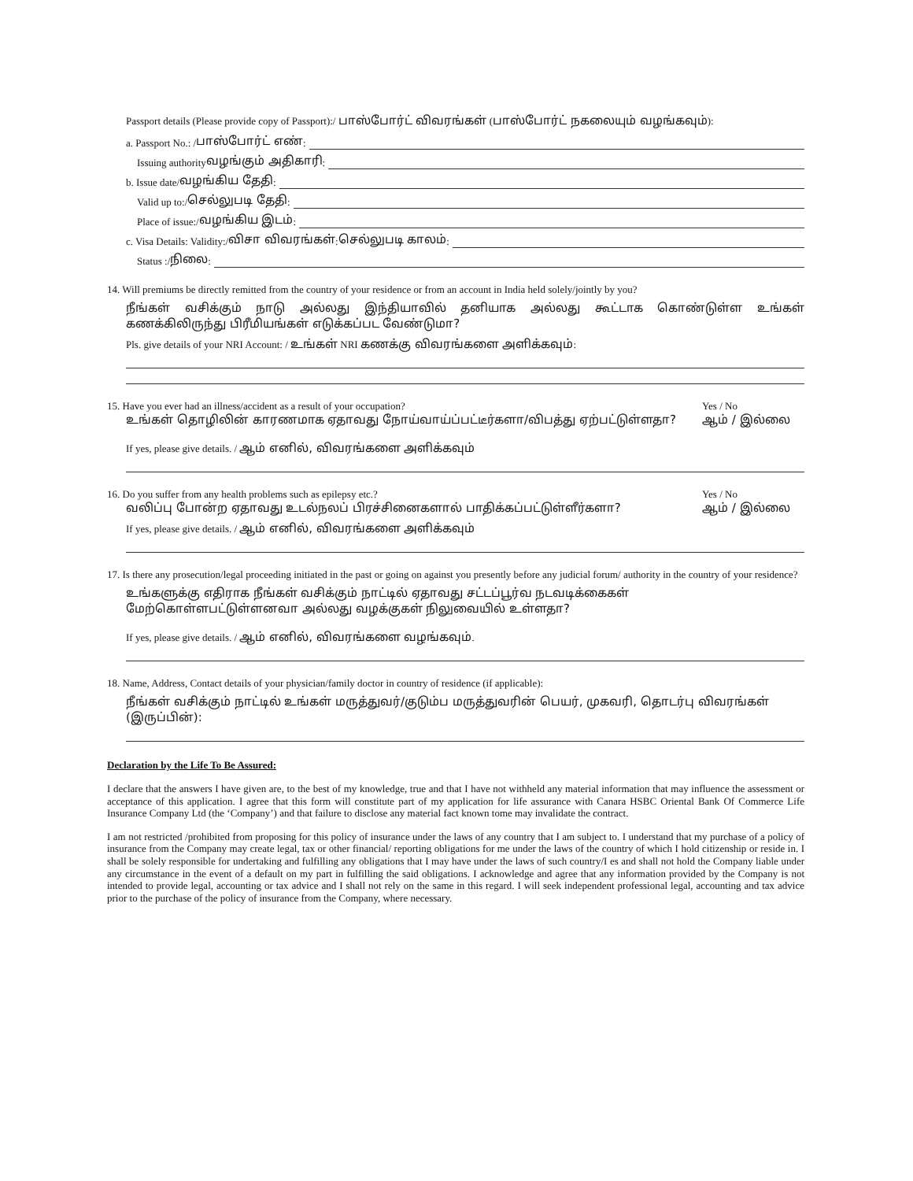Passport details (Please provide copy of Passport):/ பாஸ்போர்ட் விவரங்கள் (பாஸ்போர்ட் நகலையும் வழங்கவும்):
a. Passport No.: / பாஸ்போர்ட் எண்:
Issuing authority வழங்கும் அதிகாரி:
b. Issue date/ வழங்கிய தேதி :
Valid up to:/ செல்லுபடி தேதி:
Place of issue:/ வழங்கிய இடம்:
c. Visa Details: Validity:/ விசா விவரங்கள்: செல்லுபடி காலம்:
Status :/ நிலை:
14. Will premiums be directly remitted from the country of your residence or from an account in India held solely/jointly by you?
நீங்கள் வசிக்கும் நாடு அல்லது இந்தியாவில் தனியாக அல்லது கூட்டாக கொண்டுள்ள உங்கள் கணக்கிலிருந்து பிரீமியங்கள் எடுக்கப்பட வேண்டுமா?
Pls. give details of your NRI Account: / உங்கள் NRI கணக்கு விவரங்களை அளிக்கவும்:
15. Have you ever had an illness/accident as a result of your occupation? Yes / No
உங்கள் தொழிலின் காரணமாக ஏதாவது நோய்வாய்ப்பட்டீர்களா/விபத்து ஏற்பட்டுள்ளதா? ஆம் / இல்லை
If yes, please give details. / ஆம் எனில், விவரங்களை அளிக்கவும்
16. Do you suffer from any health problems such as epilepsy etc.? Yes / No
வலிப்பு போன்ற ஏதாவது உடல்நலப் பிரச்சினைகளால் பாதிக்கப்பட்டுள்ளீர்களா? ஆம் / இல்லை
If yes, please give details. / ஆம் எனில், விவரங்களை அளிக்கவும்
17. Is there any prosecution/legal proceeding initiated in the past or going on against you presently before any judicial forum/ authority in the country of your residence?
உங்களுக்கு எதிராக நீங்கள் வசிக்கும் நாட்டில் ஏதாவது சட்டப்பூர்வ நடவடிக்கைகள் மேற்கொள்ளபட்டுள்ளனவா அல்லது வழக்குகள் நிலுவையில் உள்ளதா?
If yes, please give details. / ஆம் எனில், விவரங்களை வழங்கவும்.
18. Name, Address, Contact details of your physician/family doctor in country of residence (if applicable):
நீங்கள் வசிக்கும் நாட்டில் உங்கள் மருத்துவர்/குடும்ப மருத்துவரின் பெயர், முகவரி, தொடர்பு விவரங்கள் (இருப்பின்):
Declaration by the Life To Be Assured:
I declare that the answers I have given are, to the best of my knowledge, true and that I have not withheld any material information that may influence the assessment or acceptance of this application. I agree that this form will constitute part of my application for life assurance with Canara HSBC Oriental Bank Of Commerce Life Insurance Company Ltd (the ‘Company’) and that failure to disclose any material fact known tome may invalidate the contract.
I am not restricted /prohibited from proposing for this policy of insurance under the laws of any country that I am subject to. I understand that my purchase of a policy of insurance from the Company may create legal, tax or other financial/ reporting obligations for me under the laws of the country of which I hold citizenship or reside in. I shall be solely responsible for undertaking and fulfilling any obligations that I may have under the laws of such country/I es and shall not hold the Company liable under any circumstance in the event of a default on my part in fulfilling the said obligations. I acknowledge and agree that any information provided by the Company is not intended to provide legal, accounting or tax advice and I shall not rely on the same in this regard. I will seek independent professional legal, accounting and tax advice prior to the purchase of the policy of insurance from the Company, where necessary.